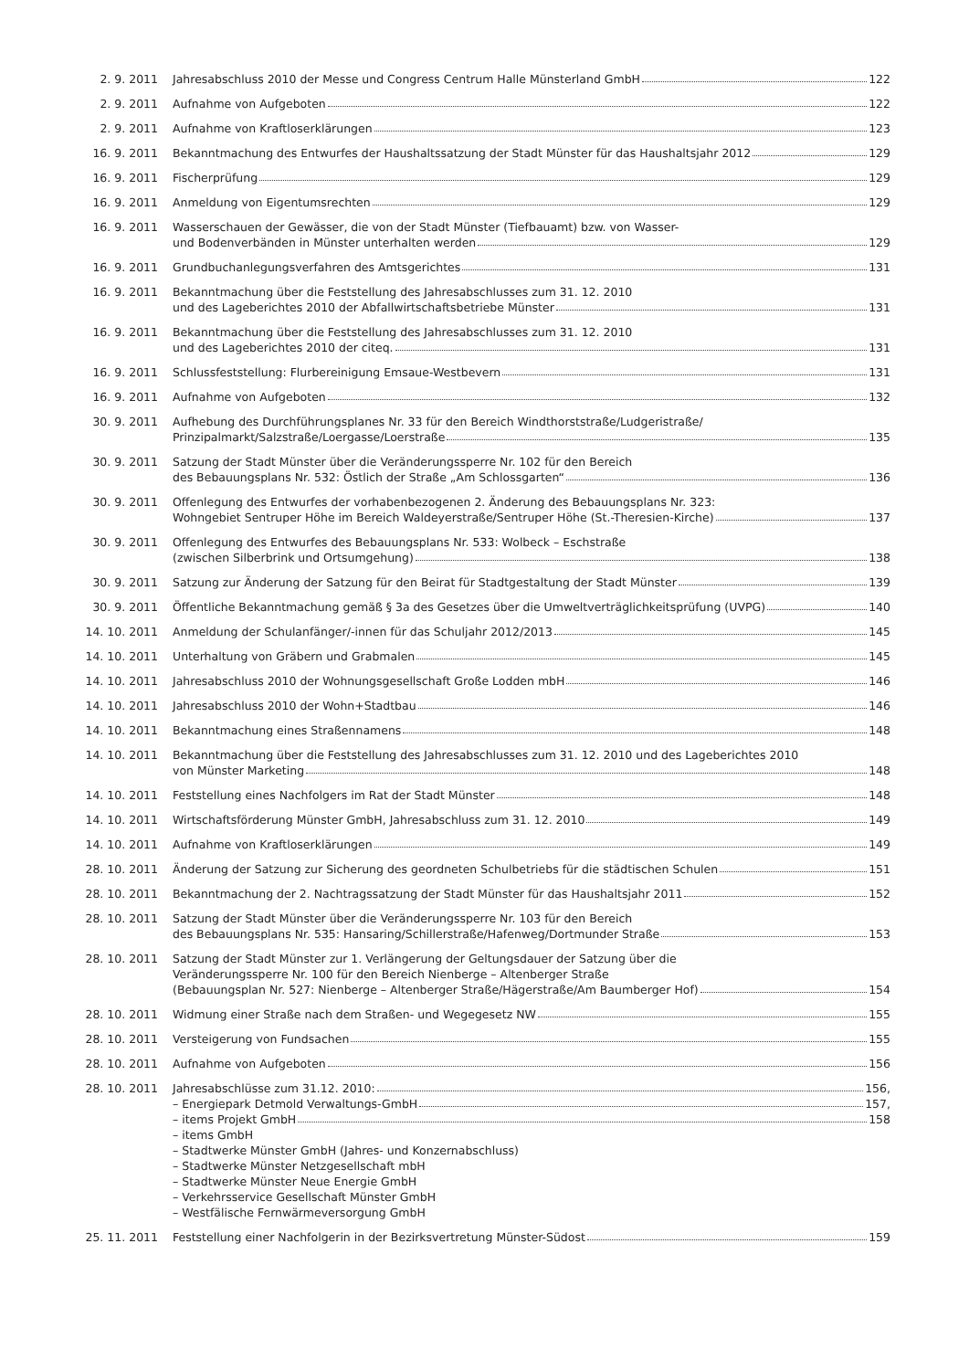2. 9. 2011 Jahresabschluss 2010 der Messe und Congress Centrum Halle Münsterland GmbH 122
2. 9. 2011 Aufnahme von Aufgeboten 122
2. 9. 2011 Aufnahme von Kraftloserklärungen 123
16. 9. 2011 Bekanntmachung des Entwurfes der Haushaltssatzung der Stadt Münster für das Haushaltsjahr 2012 129
16. 9. 2011 Fischerprüfung 129
16. 9. 2011 Anmeldung von Eigentumsrechten 129
16. 9. 2011 Wasserschauen der Gewässer, die von der Stadt Münster (Tiefbauamt) bzw. von Wasser-
und Bodenverbänden in Münster unterhalten werden 129
16. 9. 2011 Grundbuchanlegungsverfahren des Amtsgerichtes 131
16. 9. 2011 Bekanntmachung über die Feststellung des Jahresabschlusses zum 31. 12. 2010
und des Lageberichtes 2010 der Abfallwirtschaftsbetriebe Münster 131
16. 9. 2011 Bekanntmachung über die Feststellung des Jahresabschlusses zum 31. 12. 2010
und des Lageberichtes 2010 der citeq. 131
16. 9. 2011 Schlussfeststellung: Flurbereinigung Emsaue-Westbevern 131
16. 9. 2011 Aufnahme von Aufgeboten 132
30. 9. 2011 Aufhebung des Durchführungsplanes Nr. 33 für den Bereich Windthorststraße/Ludgeristraße/
Prinzipalmarkt/Salzstraße/Loergasse/Loerstraße 135
30. 9. 2011 Satzung der Stadt Münster über die Veränderungssperre Nr. 102 für den Bereich
des Bebauungsplans Nr. 532: Östlich der Straße „Am Schlossgarten“ 136
30. 9. 2011 Offenlegung des Entwurfes der vorhabenbezogenen 2. Änderung des Bebauungsplans Nr. 323:
Wohngebiet Sentruper Höhe im Bereich Waldeyerstraße/Sentruper Höhe (St.-Theresien-Kirche) 137
30. 9. 2011 Offenlegung des Entwurfes des Bebauungsplans Nr. 533: Wolbeck – Eschstraße
(zwischen Silberbrink und Ortsumgehung) 138
30. 9. 2011 Satzung zur Änderung der Satzung für den Beirat für Stadtgestaltung der Stadt Münster 139
30. 9. 2011 Öffentliche Bekanntmachung gemäß § 3a des Gesetzes über die Umweltverträglichkeitsprüfung (UVPG) 140
14. 10. 2011
Anmeldung der Schulanfänger/-innen für das Schuljahr 2012/2013 145
14. 10. 2011
Unterhaltung von Gräbern und Grabmalen 145
14. 10. 2011
Jahresabschluss 2010 der Wohnungsgesellschaft Große Lodden mbH 146
14. 10. 2011
Jahresabschluss 2010 der Wohn+Stadtbau 146
14. 10. 2011
Bekanntmachung eines Straßennamens 148
14. 10. 2011
Bekanntmachung über die Feststellung des Jahresabschlusses zum 31. 12. 2010 und des Lageberichtes 2010
von Münster Marketing 148
14. 10. 2011
Feststellung eines Nachfolgers im Rat der Stadt Münster 148
14. 10. 2011
Wirtschaftsförderung Münster GmbH, Jahresabschluss zum 31. 12. 2010 149
14. 10. 2011
Aufnahme von Kraftloserklärungen 149
28. 10. 2011
Änderung der Satzung zur Sicherung des geordneten Schulbetriebs für die städtischen Schulen 151
28. 10. 2011
Bekanntmachung der 2. Nachtragssatzung der Stadt Münster für das Haushaltsjahr 2011 152
28. 10. 2011
Satzung der Stadt Münster über die Veränderungssperre Nr. 103 für den Bereich
des Bebauungsplans Nr. 535: Hansaring/Schillerstraße/Hafenweg/Dortmunder Straße 153
28. 10. 2011
Satzung der Stadt Münster zur 1. Verlängerung der Geltungsdauer der Satzung über die
Veränderungssperre Nr. 100 für den Bereich Nienberge – Altenberger Straße
(Bebauungsplan Nr. 527: Nienberge – Altenberger Straße/Hägerstraße/Am Baumberger Hof) 154
28. 10. 2011
Widmung einer Straße nach dem Straßen- und Wegegesetz NW 155
28. 10. 2011
Versteigerung von Fundsachen 155
28. 10. 2011
Aufnahme von Aufgeboten 156
28. 10. 2011
Jahresabschlüsse zum 31.12. 2010: 156,
– Energiepark Detmold Verwaltungs-GmbH 157,
– items Projekt GmbH 158
– items GmbH
– Stadtwerke Münster GmbH (Jahres- und Konzernabschluss)
– Stadtwerke Münster Netzgesellschaft mbH
– Stadtwerke Münster Neue Energie GmbH
– Verkehrsservice Gesellschaft Münster GmbH
– Westfälische Fernwärmeversorgung GmbH
25. 11. 2011
Feststellung einer Nachfolgerin in der Bezirksvertretung Münster-Südost 159